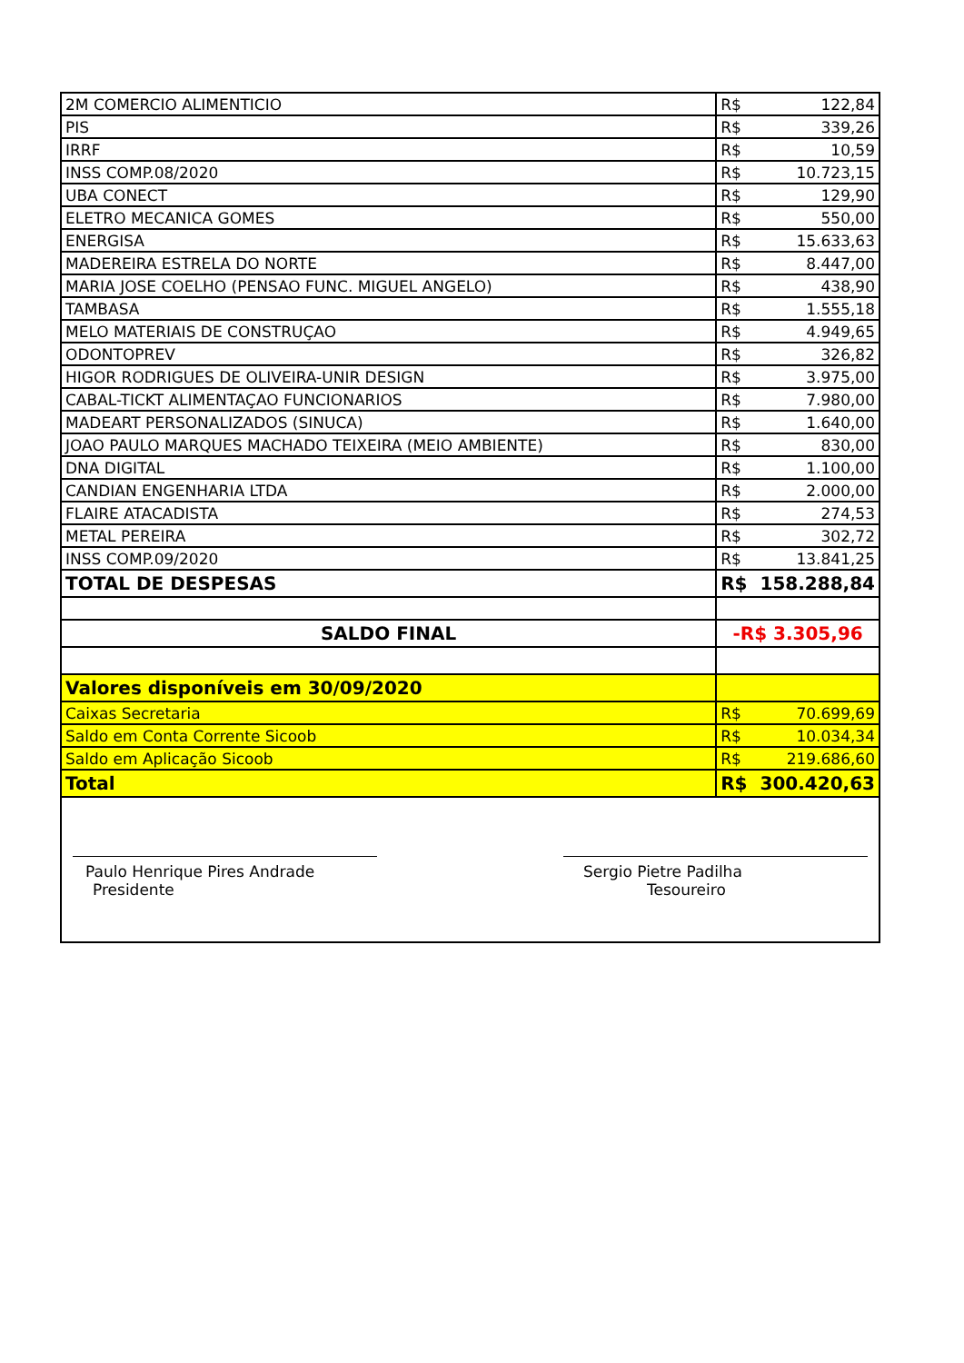| 2M COMERCIO ALIMENTICIO | R$ | 122,84 |
| PIS | R$ | 339,26 |
| IRRF | R$ | 10,59 |
| INSS COMP.08/2020 | R$ | 10.723,15 |
| UBA CONECT | R$ | 129,90 |
| ELETRO MECANICA GOMES | R$ | 550,00 |
| ENERGISA | R$ | 15.633,63 |
| MADEREIRA ESTRELA DO NORTE | R$ | 8.447,00 |
| MARIA JOSE COELHO (PENSAO FUNC. MIGUEL ANGELO) | R$ | 438,90 |
| TAMBASA | R$ | 1.555,18 |
| MELO MATERIAIS DE CONSTRUÇAO | R$ | 4.949,65 |
| ODONTOPREV | R$ | 326,82 |
| HIGOR RODRIGUES DE OLIVEIRA-UNIR DESIGN | R$ | 3.975,00 |
| CABAL-TICKT ALIMENTAÇAO FUNCIONARIOS | R$ | 7.980,00 |
| MADEART PERSONALIZADOS (SINUCA) | R$ | 1.640,00 |
| JOAO PAULO MARQUES MACHADO TEIXEIRA (MEIO AMBIENTE) | R$ | 830,00 |
| DNA DIGITAL | R$ | 1.100,00 |
| CANDIAN ENGENHARIA LTDA | R$ | 2.000,00 |
| FLAIRE ATACADISTA | R$ | 274,53 |
| METAL PEREIRA | R$ | 302,72 |
| INSS COMP.09/2020 | R$ | 13.841,25 |
| TOTAL DE DESPESAS | R$ | 158.288,84 |
| SALDO FINAL | -R$ 3.305,96 | |
| Valores disponíveis em 30/09/2020 | | |
| Caixas Secretaria | R$ | 70.699,69 |
| Saldo em Conta Corrente Sicoob | R$ | 10.034,34 |
| Saldo em Aplicação Sicoob | R$ | 219.686,60 |
| Total | R$ | 300.420,63 |
Paulo Henrique Pires Andrade
Presidente
Sergio Pietre Padilha
Tesoureiro